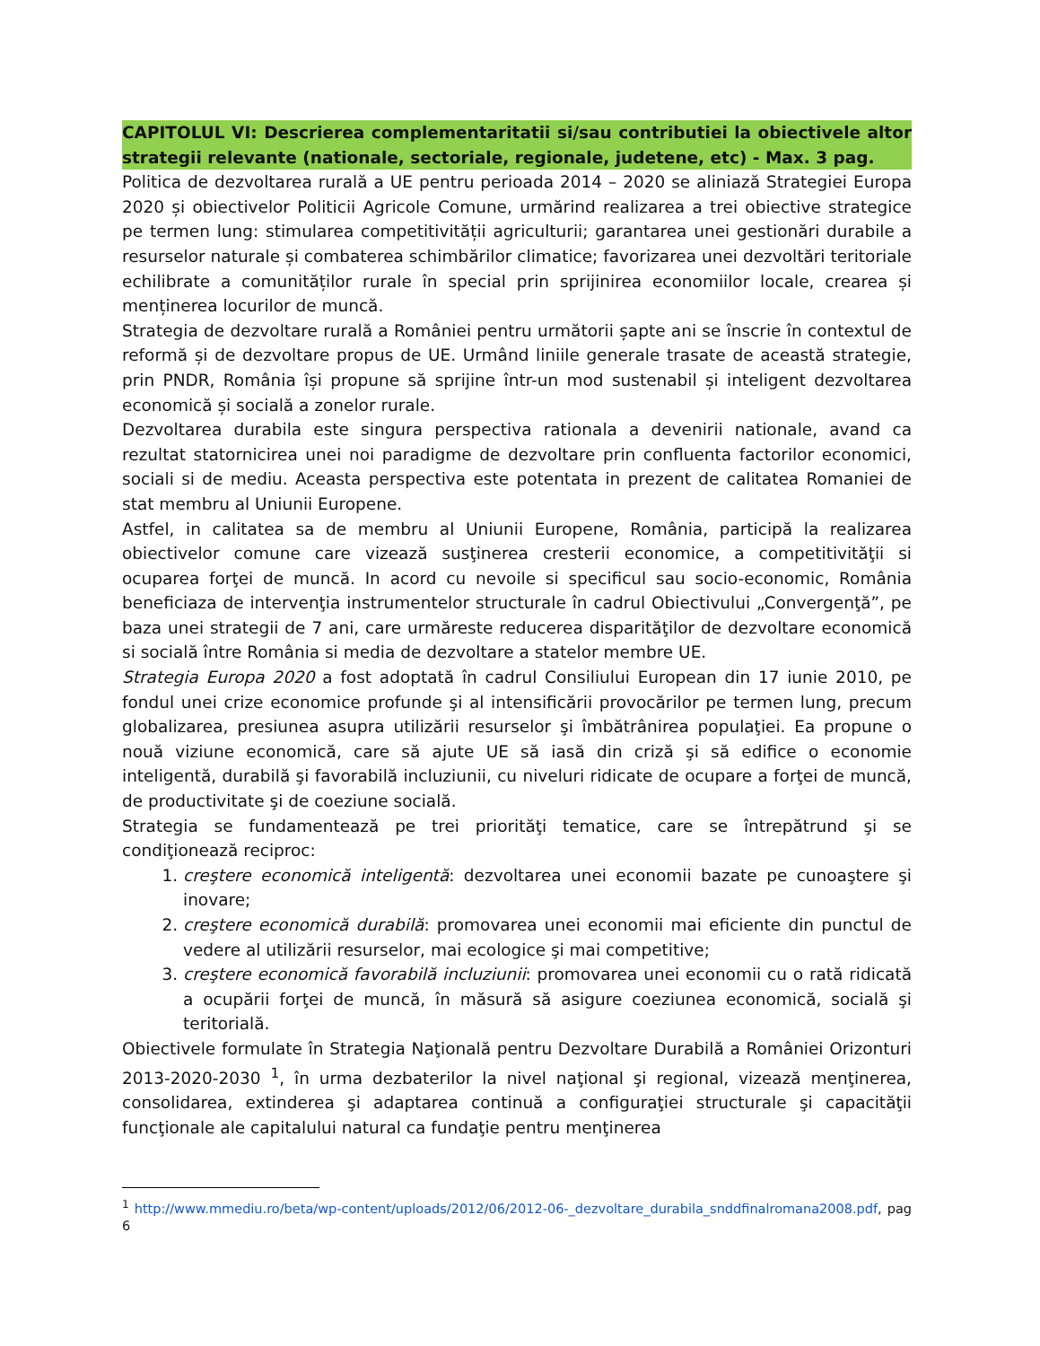CAPITOLUL VI: Descrierea complementaritatii si/sau contributiei la obiectivele altor strategii relevante (nationale, sectoriale, regionale, judetene, etc) - Max. 3 pag.
Politica de dezvoltarea rurală a UE pentru perioada 2014 – 2020 se aliniază Strategiei Europa 2020 și obiectivelor Politicii Agricole Comune, urmărind realizarea a trei obiective strategice pe termen lung: stimularea competitivității agriculturii; garantarea unei gestionări durabile a resurselor naturale și combaterea schimbărilor climatice; favorizarea unei dezvoltări teritoriale echilibrate a comunităților rurale în special prin sprijinirea economiilor locale, crearea și menținerea locurilor de muncă.
Strategia de dezvoltare rurală a României pentru următorii șapte ani se înscrie în contextul de reformă și de dezvoltare propus de UE. Urmând liniile generale trasate de această strategie, prin PNDR, România își propune să sprijine într-un mod sustenabil și inteligent dezvoltarea economică și socială a zonelor rurale.
Dezvoltarea durabila este singura perspectiva rationala a devenirii nationale, avand ca rezultat statornicirea unei noi paradigme de dezvoltare prin confluenta factorilor economici, sociali si de mediu. Aceasta perspectiva este potentata in prezent de calitatea Romaniei de stat membru al Uniunii Europene.
Astfel, in calitatea sa de membru al Uniunii Europene, România, participă la realizarea obiectivelor comune care vizează susţinerea cresterii economice, a competitivităţii si ocuparea forţei de muncă. In acord cu nevoile si specificul sau socio-economic, România beneficiaza de intervenţia instrumentelor structurale în cadrul Obiectivului „Convergenţă”, pe baza unei strategii de 7 ani, care urmăreste reducerea disparităţilor de dezvoltare economică si socială între România si media de dezvoltare a statelor membre UE.
Strategia Europa 2020 a fost adoptată în cadrul Consiliului European din 17 iunie 2010, pe fondul unei crize economice profunde şi al intensificării provocărilor pe termen lung, precum globalizarea, presiunea asupra utilizării resurselor şi îmbătrânirea populaţiei. Ea propune o nouă viziune economică, care să ajute UE să iasă din criză şi să edifice o economie inteligentă, durabilă şi favorabilă incluziunii, cu niveluri ridicate de ocupare a forţei de muncă, de productivitate şi de coeziune socială.
Strategia se fundamentează pe trei priorităţi tematice, care se întrepătrund şi se condiţionează reciproc:
1. creştere economică inteligentă: dezvoltarea unei economii bazate pe cunoaştere şi inovare;
2. creştere economică durabilă: promovarea unei economii mai eficiente din punctul de vedere al utilizării resurselor, mai ecologice şi mai competitive;
3. creştere economică favorabilă incluziunii: promovarea unei economii cu o rată ridicată a ocupării forţei de muncă, în măsură să asigure coeziunea economică, socială şi teritorială.
Obiectivele formulate în Strategia Naţională pentru Dezvoltare Durabilă a României Orizonturi 2013-2020-2030 <sup>1</sup>, în urma dezbaterilor la nivel naţional şi regional, vizează menţinerea, consolidarea, extinderea şi adaptarea continuă a configuraţiei structurale şi capacităţii funcţionale ale capitalului natural ca fundaţie pentru menţinerea
<sup>1</sup> http://www.mmediu.ro/beta/wp-content/uploads/2012/06/2012-06-_dezvoltare_durabila_snddfinalromana2008.pdf, pag 6